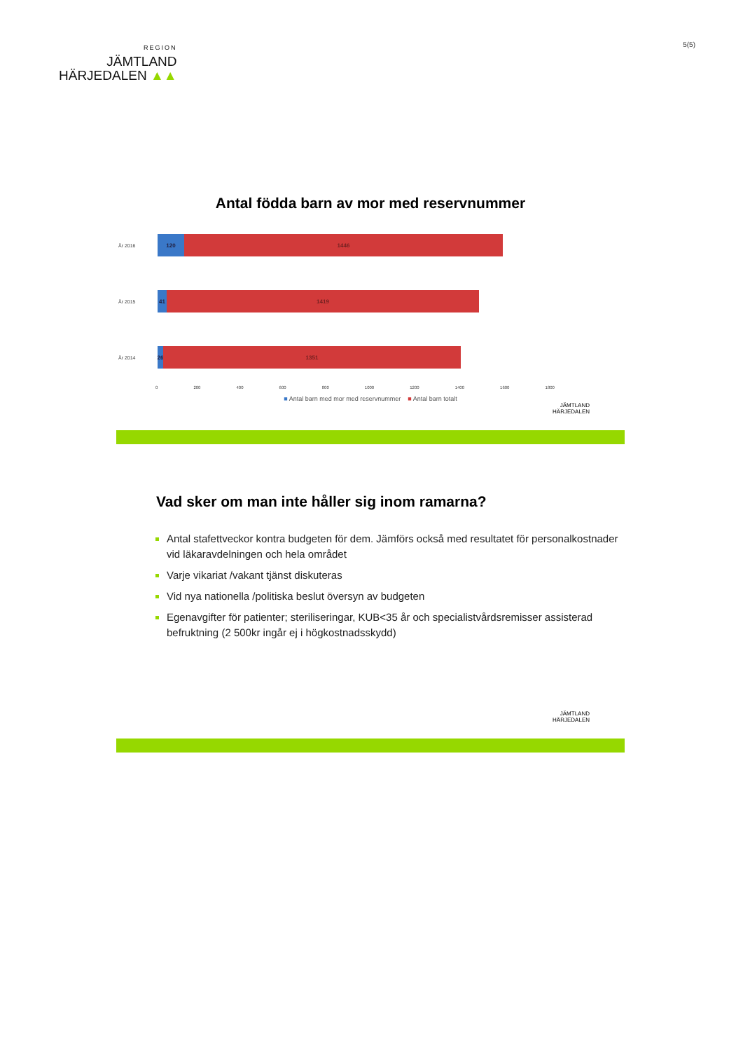REGION
JÄMTLAND
HÄRJEDALEN ▲▲
5(5)
Antal födda barn av mor med reservnummer
År 2016
120 1446
År 2015
41 1419
År 2014
26
1351
0 200 400 600 800 1000 1200 1400 1600 1800
■ Antal barn med mor med reservnummer ■ Antal barn totalt
JÄMTLAND
HÄRJEDALEN
Vad sker om man inte håller sig inom ramarna?
Antal stafettveckor kontra budgeten för dem. Jämförs också med resultatet för personalkostnader vid läkaravdelningen och hela området
Varje vikariat /vakant tjänst diskuteras
Vid nya nationella /politiska beslut översyn av budgeten
Egenavgifter för patienter; steriliseringar, KUB<35 år och specialistvårdsremisser assisterad befruktning (2 500kr ingår ej i högkostnadsskydd)
JÄMTLAND
HÄRJEDALEN